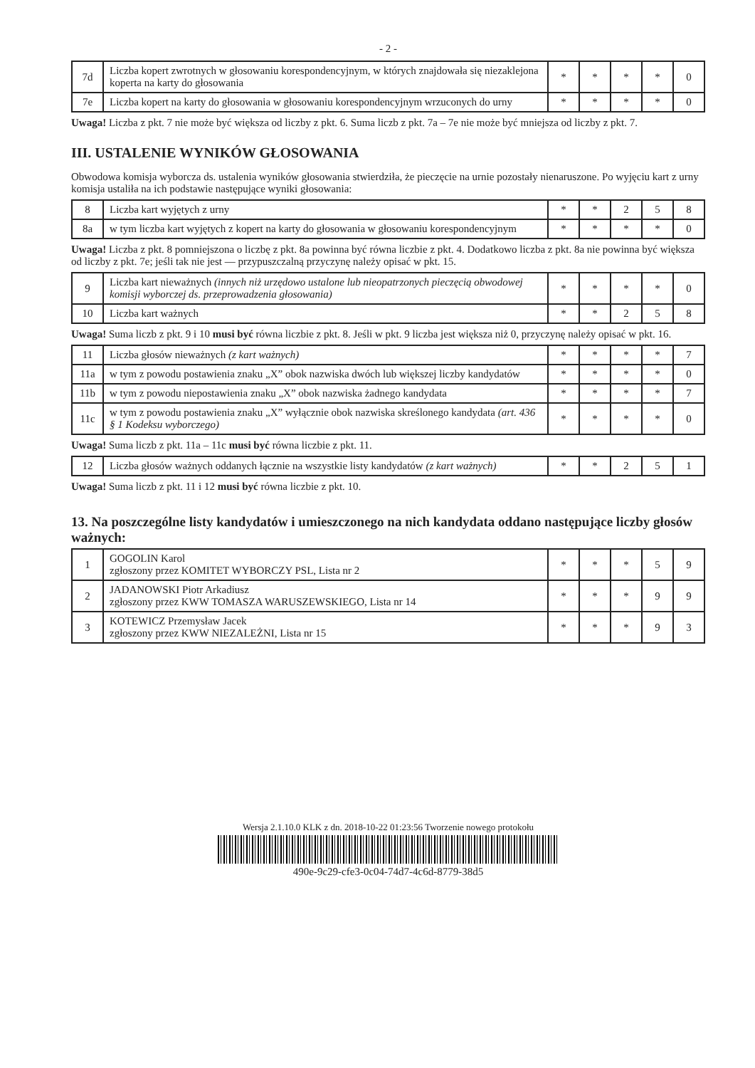- 2 -
| 7d | Liczba kopert zwrotnych w głosowaniu korespondencyjnym, w których znajdowała się niezaklejona koperta na karty do głosowania | * | * | * | * | 0 |
| 7e | Liczba kopert na karty do głosowania w głosowaniu korespondencyjnym wrzuconych do urny | * | * | * | * | 0 |
Uwaga! Liczba z pkt. 7 nie może być większa od liczby z pkt. 6. Suma liczb z pkt. 7a – 7e nie może być mniejsza od liczby z pkt. 7.
III. USTALENIE WYNIKÓW GŁOSOWANIA
Obwodowa komisja wyborcza ds. ustalenia wyników głosowania stwierdziła, że pieczęcie na urnie pozostały nienaruszone. Po wyjęciu kart z urny komisja ustaliła na ich podstawie następujące wyniki głosowania:
| 8 | Liczba kart wyjętych z urny | * | * | 2 | 5 | 8 |
| 8a | w tym liczba kart wyjętych z kopert na karty do głosowania w głosowaniu korespondencyjnym | * | * | * | * | 0 |
Uwaga! Liczba z pkt. 8 pomniejszona o liczbę z pkt. 8a powinna być równa liczbie z pkt. 4. Dodatkowo liczba z pkt. 8a nie powinna być większa od liczby z pkt. 7e; jeśli tak nie jest — przypuszczalną przyczynę należy opisać w pkt. 15.
| 9 | Liczba kart nieważnych (innych niż urzędowo ustalone lub nieopatrzonych pieczęcią obwodowej komisji wyborczej ds. przeprowadzenia głosowania) | * | * | * | * | 0 |
| 10 | Liczba kart ważnych | * | * | 2 | 5 | 8 |
Uwaga! Suma liczb z pkt. 9 i 10 musi być równa liczbie z pkt. 8. Jeśli w pkt. 9 liczba jest większa niż 0, przyczynę należy opisać w pkt. 16.
| 11 | Liczba głosów nieważnych (z kart ważnych) | * | * | * | * | 7 |
| 11a | w tym z powodu postawienia znaku „X” obok nazwiska dwóch lub większej liczby kandydatów | * | * | * | * | 0 |
| 11b | w tym z powodu niepostawienia znaku „X” obok nazwiska żadnego kandydata | * | * | * | * | 7 |
| 11c | w tym z powodu postawienia znaku „X” wyłącznie obok nazwiska skreślonego kandydata (art. 436 § 1 Kodeksu wyborczego) | * | * | * | * | 0 |
Uwaga! Suma liczb z pkt. 11a – 11c musi być równa liczbie z pkt. 11.
| 12 | Liczba głosów ważnych oddanych łącznie na wszystkie listy kandydatów (z kart ważnych) | * | * | 2 | 5 | 1 |
Uwaga! Suma liczb z pkt. 11 i 12 musi być równa liczbie z pkt. 10.
13. Na poszczególne listy kandydatów i umieszczonego na nich kandydata oddano następujące liczby głosów ważnych:
| 1 | GOGOLIN Karol zgłoszony przez KOMITET WYBORCZY PSL, Lista nr 2 | * | * | * | 5 | 9 |
| 2 | JADANOWSKI Piotr Arkadiusz zgłoszony przez KWW TOMASZA WARUSZEWSKIEGO, Lista nr 14 | * | * | * | 9 | 9 |
| 3 | KOTEWICZ Przemysław Jacek zgłoszony przez KWW NIEZALEŻNI, Lista nr 15 | * | * | * | 9 | 3 |
Wersja 2.1.10.0 KLK z dn. 2018-10-22 01:23:56 Tworzenie nowego protokołu
490e-9c29-cfe3-0c04-74d7-4c6d-8779-38d5